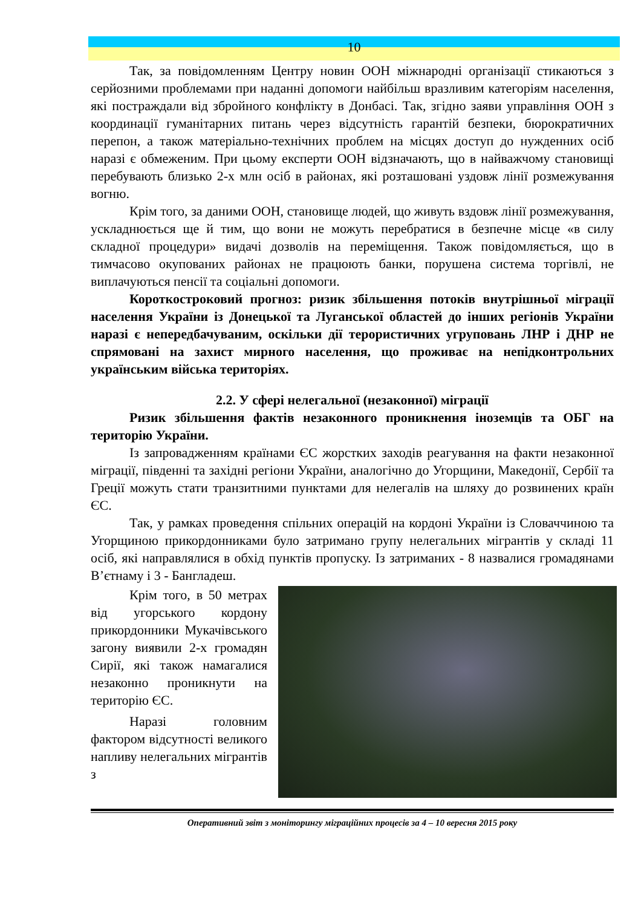10
Так, за повідомленням Центру новин ООН міжнародні організації стикаються з серйозними проблемами при наданні допомоги найбільш вразливим категоріям населення, які постраждали від збройного конфлікту в Донбасі. Так, згідно заяви управління ООН з координації гуманітарних питань через відсутність гарантій безпеки, бюрократичних перепон, а також матеріально-технічних проблем на місцях доступ до нужденних осіб наразі є обмеженим. При цьому експерти ООН відзначають, що в найважчому становищі перебувають близько 2-х млн осіб в районах, які розташовані уздовж лінії розмежування вогню.
Крім того, за даними ООН, становище людей, що живуть вздовж лінії розмежування, ускладнюється ще й тим, що вони не можуть перебратися в безпечне місце «в силу складної процедури» видачі дозволів на переміщення. Також повідомляється, що в тимчасово окупованих районах не працюють банки, порушена система торгівлі, не виплачуються пенсії та соціальні допомоги.
Короткостроковий прогноз: ризик збільшення потоків внутрішньої міграції населення України із Донецької та Луганської областей до інших регіонів України наразі є непередбачуваним, оскільки дії терористичних угруповань ЛНР і ДНР не спрямовані на захист мирного населення, що проживає на непідконтрольних українським війська територіях.
2.2. У сфері нелегальної (незаконної) міграції
Ризик збільшення фактів незаконного проникнення іноземців та ОБГ на територію України.
Із запровадженням країнами ЄС жорстких заходів реагування на факти незаконної міграції, південні та західні регіони України, аналогічно до Угорщини, Македонії, Сербії та Греції можуть стати транзитними пунктами для нелегалів на шляху до розвинених країн ЄС.
Так, у рамках проведення спільних операцій на кордоні України із Словаччиною та Угорщиною прикордонниками було затримано групу нелегальних мігрантів у складі 11 осіб, які направлялися в обхід пунктів пропуску. Із затриманих - 8 назвалися громадянами В’єтнаму і 3 - Бангладеш.
Крім того, в 50 метрах від угорського кордону прикордонники Мукачівського загону виявили 2-х громадян Сирії, які також намагалися незаконно проникнути на територію ЄС.
Наразі головним фактором відсутності великого напливу нелегальних мігрантів з
Оперативний звіт з моніторингу міграційних процесів за 4 – 10 вересня 2015 року